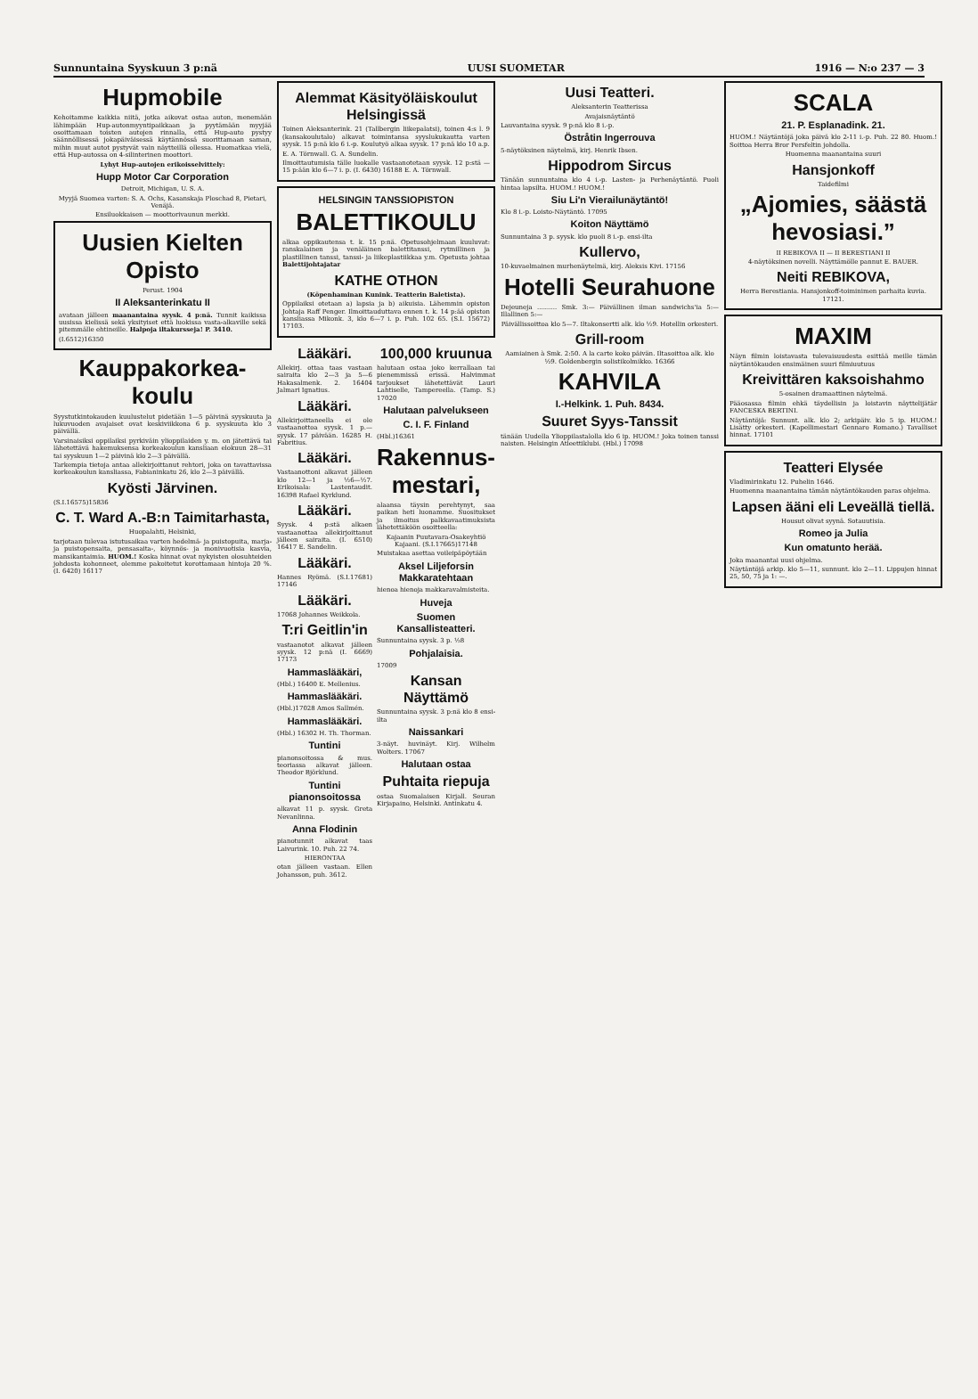Sunnuntaina Syyskuun 3 p:nä UUSI SUOMETAR 1916 — N:o 237 — 3
Hupmobile
Kehoitamme kaikkia niitä, jotka aikovat ostaa auton, menemään lähimpään Hup-autonmyyntipaikkaan ja pyytämään myyjää osoittamaan toisten autojen rinnalla, että Hup-auto pystyy säännöllisessä jokapäiväisessä käytännössä suorittamaan saman, mihin muut autot pystyvät vain näytteillä ollessa. Huomatkaa vielä, että Hup-autossa on 4-silinterinen moottori.
Lyhyt Hup-autojen erikoisselvittely:
Hupp Motor Car Corporation
Detroit, Michigan, U. S. A.
Myyjä Suomea varten: S. A. Ochs, Kasanskaja Ploschad 8, Pietari, Venäjä.
Ensiluokkaisen — moottorivaunun merkki.
Uusien Kielten Opisto
Perust. 1904
II Aleksanterinkatu II
avataan jälleen maanantaina syysk. 4 p:nä. Tunnit kaikissa uusissa kielissä sekä yksityiset että luokissa vasta-alkaville sekä pitemmälle ehtineille. Halpoja iltakursseja! P. 3410.
(I.6512)16350
Kauppakorkea-koulu
Syystutkintokauden kuulustelut pidetään 1—5 päivinä syyskuuta ja lukuvuoden avajaiset ovat keskiviikkona 6 p. syyskuuta klo 3 päivällä.
Varsinaisiksi oppilaiksi pyrkiväin ylioppilaiden y. m. on jätettävä tai lähetettävä hakemuksensa korkeakoulun kansliaan elokuun 28—31 tai syyskuun 1—2 päivinä klo 2—3 päivällä.
Tarkempia tietoja antaa allekirjoittanut rehtori, joka on tavattavissa korkeakoulun kansliassa, Fabianinkatu 26, klo 2—3 päivällä.
Kyösti Järvinen.
(S.I.16575)15836
C. T. Ward A.-B:n Taimitarhasta,
Huopalahti, Helsinki,
tarjotaan tulevaa istutusaikaa varten hedelmä- ja puistopuita, marja- ja puistopensaita, pensasaita-, köynnös- ja monivuotisia kasvia, mansikantaimia. HUOM.! Koska hinnat ovat nykyisten olosuhteiden johdosta kohonneet, olemme pakoitetut korottamaan hintoja 20 %. (I. 6420) 16117
Alemmat Käsityöläiskoulut Helsingissä
Toinen Aleksanterink. 21 (Tallbergin liikepalatsi), toinen 4:s l. 9 (kansakoulutalo) alkavat toimintansa syyslukukautta varten syysk. 15 p:nä klo 6 i.-p. Koulutyö alkaa syysk. 17 p:nä klo 10 a.p.
E. A. Törnwall. G. A. Sundelin.
Ilmoittautumisia tälle luokalle vastaanotetaan syysk. 12 p:stä —15 p:ään klo 6—7 i. p. (I. 6430) 16188 E. A. Törnwall.
HELSINGIN TANSSIOPISTON
BALETTIKOULU
alkaa oppikautensa t. k. 15 p:nä. Opetusohjelmaan kuuluvat: ranskalainen ja venäläinen balettitanssi, rytmillinen ja plastillinen tanssi, tanssi- ja liikeplastiikkaa y.m. Opetusta johtaa Balettijohtajatar
KATHE OTHON
(Köpenhaminan Kunink. Teatterin Baletista).
Oppilaiksi otetaan a) lapsia ja b) aikuisia. Lähemmin opiston Johtaja Raff Penger. Ilmoittauduttava ennen t. k. 14 p:ää opiston kansliassa Mikonk. 3, klo 6—7 i. p. Puh. 102 65. (S.I. 15672) 17103.
Lääkäri.
Allekirj. ottaa taas vastaan sairaita klo 2—3 ja 5—6 Hakasalmenk. 2. 16404 Jalmari Ignatius.
Lääkäri.
Allekirjoittaneella ei ole vastaanottoa syysk. 1 p.—syysk. 17 päivään. 16285 H. Fabritius.
Lääkäri.
Vastaanottoni alkavat jälleen klo 12—1 ja ½6—½7. Erikoisala: Lastentaudit. 16398 Rafael Kyrklund.
Lääkäri.
Syysk. 4 p:stä alkaen vastaanottaa allekirjoittanut jälleen sairaita. (I. 6510) 16417 E. Sandelin.
Lääkäri.
Hannes Ryömä. (S.I.17681) 17146
Lääkäri.
17068 Johannes Weikkola.
T:ri Geitlin'in
vastaanotot alkavat jälleen syysk. 12 p:nä (I. 6669) 17173
Hammaslääkäri,
(Hbl.) 16400 E. Mellenius.
Hammaslääkäri.
(Hbl.)17028 Amos Sallmén.
Hammaslääkäri.
(Hbl.) 16302 H. Th. Thorman.
Tuntini
pianonsoitossa & mus. teoriassa alkavat jälleen. Theodor Björklund.
Tuntini pianonsoitossa
alkavat 11 p. syysk. Greta Nevanlinna.
Anna Flodinin
pianotunnit alkavat taas Laivurink. 10. Puh. 22 74.
HIERONTAA
otan jälleen vastaan. Ellen Johansson, puh. 3612.
100,000 kruunua
halutaan ostaa joko kerrallaan tai pienemmissä erissä. Halvimmat tarjoukset lähetettävät Lauri Lahtiselle, Tampereella. (Tamp. S.) 17020
Halutaan palvelukseen
C. I. F. Finland
(Hbl.)16361
Rakennus-mestari,
alaansa täysin perehtynyt, saa paikan heti luonamme. Suositukset ja ilmoitus palkkavaatimuksista lähetettäköön osoitteella:
Kajaanin Puutavara-Osakeyhtiö Kajaani. (S.I.17665)17148
Muistakaa asettaa voileipäpöytään
Aksel Liljeforsin Makkaratehtaan
hienoa hienoja makkaravalmisteita.
Huveja
Suomen Kansallisteatteri.
Sunnuntaina syysk. 3 p. ½8
Pohjalaisia.
17009
Kansan Näyttämö
Sunnuntaina syysk. 3 p:nä klo 8 ensi-ilta
Naissankari
3-näyt. huvinäyt. Kirj. Wilhelm Wolters. 17067
Halutaan ostaa
Puhtaita riepuja
ostaa Suomalaisen Kirjall. Seuran Kirjapaino, Helsinki. Antinkatu 4.
Uusi Teatteri.
Aleksanterin Teatterissa
Avajaisnäytäntö
Lauvantaina syysk. 9 p:nä klo 8 i.-p.
Östråtin Ingerrouva
5-näytöksinen näytelmä, kirj. Henrik Ibsen.
Hippodrom Sircus
Tänään sunnuntaina klo 4 i.-p. Lasten- ja Perhenäytäntö. Puoli hintaa lapsilta. HUOM.! HUOM.!
Siu Li'n Vierailunäytäntö!
Klo 8 i.-p. Loisto-Näytäntö. 17095
Koiton Näyttämö
Sunnuntaina 3 p. syysk. klo puoli 8 i.-p. ensi-ilta
Kullervo,
10-kuvaelmainen murhenäytelmä, kirj. Aleksis Kivi. 17156
Hotelli Seurahuone
Dejeuneja .......... Smk. 3:— Päivällinen ilman sandwichs'ia 5:— Illallinen 5:—
Päivällissoittoa klo 5—7. Iltakonsertti alk. klo ½9. Hotellin orkesteri.
Grill-room
Aamiainen à Smk. 2:50. A la carte koko päivän. Iltasoittoa alk. klo ½9. Goldenbergin solistikolmikko. 16366
KAHVILA
I.-Helkink. 1. Puh. 8434.
Suuret Syys-Tanssit
tänään Uudella Ylioppilastalolla klo 6 ip. HUOM.! Joka toinen tanssi naisten. Helsingin Atleettiklubi. (Hbl.) 17098
SCALA
21. P. Esplanadink. 21.
HUOM.! Näytäntöjä joka päivä klo 2-11 i.-p. Puh. 22 80. Huom.! Soittoa Herra Bror Persfeltin johdolla.
Huomenna maanantaina suuri
Hansjonkoff
Taidefilmi
„Ajomies, säästä hevosiasi.”
II REBIKOVA II — II BERESTIANI II
4-näytöksinen novelli. Näyttämölle pannut E. BAUER.
Neiti REBIKOVA,
Herra Berestiania. Hansjonkoff-toiminimen parhaita kuvia. 17121.
MAXIM
Näyn filmin loistavasta tulevaisuudesta esittää meille tämän näytäntökauden ensimäinen suuri filmiuutuus
Kreivittären kaksoishahmo
5-osainen dramaattinen näytelmä.
Pääosassa filmin ehkä täydellisin ja loistavin näyttelijätär FANCESKA BERTINI.
Näytäntöjä: Sunnunt. alk. klo 2; arkipäiv. klo 5 ip. HUOM.! Lisätty orkesteri. (Kapellimestari Gennaro Romano.) Tavalliset hinnat. 17101
Teatteri Elysée
Vladimirinkatu 12. Puhelin 1646.
Huomenna maanantaina tämän näytäntökauden paras ohjelma.
Lapsen ääni eli Leveällä tiellä.
Housut olivat syynä. Sotauutisia.
Romeo ja Julia
Kun omatunto herää.
Joka maanantai uusi ohjelma.
Näytäntöjä arkip. klo 5—11, sunnunt. klo 2—11. Lippujen hinnat 25, 50, 75 ja 1: —.